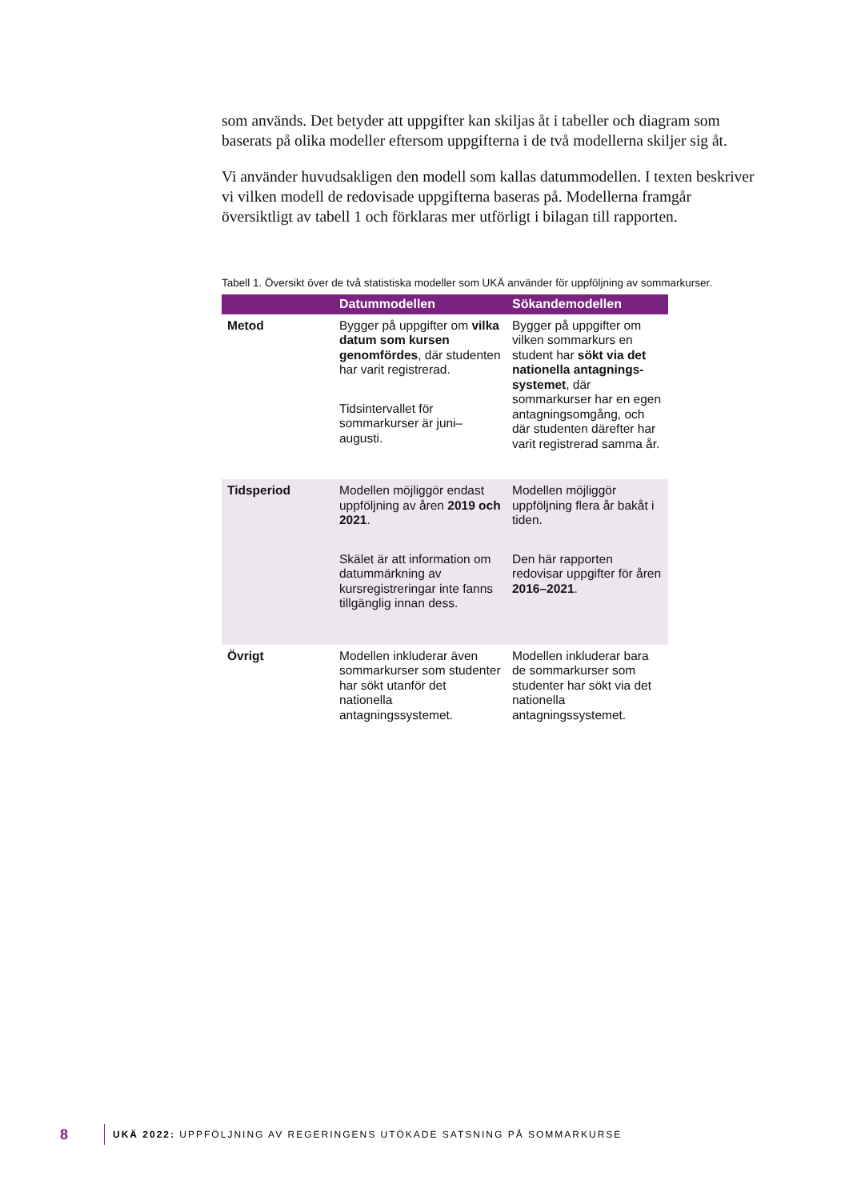som används. Det betyder att uppgifter kan skiljas åt i tabeller och diagram som baserats på olika modeller eftersom uppgifterna i de två modellerna skiljer sig åt.
Vi använder huvudsakligen den modell som kallas datummodellen. I texten beskriver vi vilken modell de redovisade uppgifterna baseras på. Modellerna framgår översiktligt av tabell 1 och förklaras mer utförligt i bilagan till rapporten.
Tabell 1. Översikt över de två statistiska modeller som UKÄ använder för uppföljning av sommarkurser.
| | Datummodellen | Sökandemodellen |
| --- | --- | --- |
| Metod | Bygger på uppgifter om vilka datum som kursen genomfördes , där studenten har varit registrerad. Tidsintervallet för sommarkurser är juni–augusti. | Bygger på uppgifter om vilken sommarkurs en student har sökt via det nationella antagnings-systemet , där sommarkurser har en egen antagningsomgång, och där studenten därefter har varit registrerad samma år. |
| Tidsperiod | Modellen möjliggör endast uppföljning av åren 2019 och 2021 . Skälet är att information om datummärkning av kursregistreringar inte fanns tillgänglig innan dess. | Modellen möjliggör uppföljning flera år bakåt i tiden. Den här rapporten redovisar uppgifter för åren 2016–2021 . |
| Övrigt | Modellen inkluderar även sommarkurser som studenter har sökt utanför det nationella antagningssystemet. | Modellen inkluderar bara de sommarkurser som studenter har sökt via det nationella antagningssystemet. |
8 UKÄ 2022: UPPFÖLJNING AV REGERINGENS UTÖKADE SATSNING PÅ SOMMARKURSE